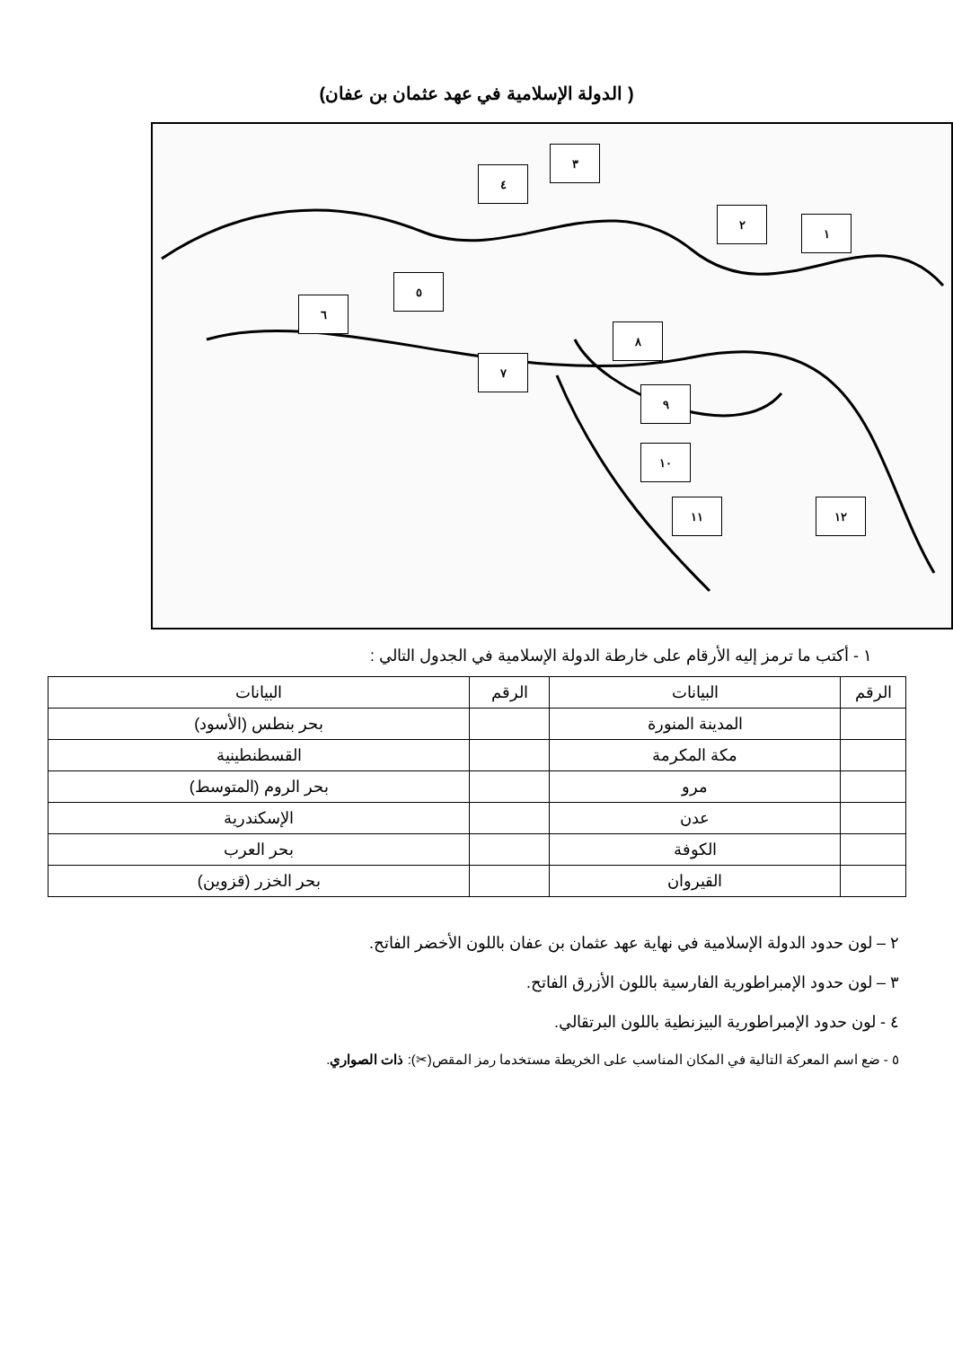( الدولة الإسلامية في عهد عثمان بن عفان)
١
٢
٣
٤
٥
٦
٧
٨
٩
١٠
١١ ١٢
١ - أكتب ما ترمز إليه الأرقام على خارطة الدولة الإسلامية في الجدول التالي :
| الرقم | البيانات | الرقم | البيانات |
| --- | --- | --- | --- |
| | المدينة المنورة | | بحر بنطس (الأسود) |
| | مكة المكرمة | | القسطنطينية |
| | مرو | | بحر الروم (المتوسط) |
| | عدن | | الإسكندرية |
| | الكوفة | | بحر العرب |
| | القيروان | | بحر الخزر (قزوين) |
٢ – لون حدود الدولة الإسلامية في نهاية عهد عثمان بن عفان باللون الأخضر الفاتح.
٣ – لون حدود الإمبراطورية الفارسية باللون الأزرق الفاتح.
٤ - لون حدود الإمبراطورية البيزنطية باللون البرتقالي.
٥ - ضع اسم المعركة التالية في المكان المناسب على الخريطة مستخدما رمز المقص(✂): ذات الصواري.